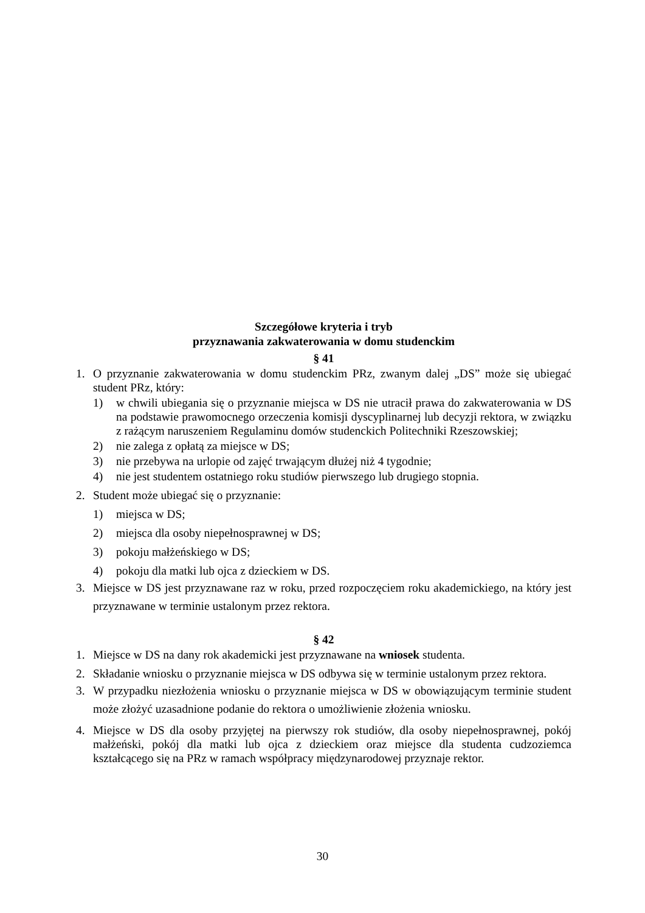Szczegółowe kryteria i tryb
przyznawania zakwaterowania w domu studenckim
§ 41
1. O przyznanie zakwaterowania w domu studenckim PRz, zwanym dalej „DS” może się ubiegać student PRz, który:
1) w chwili ubiegania się o przyznanie miejsca w DS nie utracił prawa do zakwaterowania w DS na podstawie prawomocnego orzeczenia komisji dyscyplinarnej lub decyzji rektora, w związku z rażącym naruszeniem Regulaminu domów studenckich Politechniki Rzeszowskiej;
2) nie zalega z opłatą za miejsce w DS;
3) nie przebywa na urlopie od zajęć trwającym dłużej niż 4 tygodnie;
4) nie jest studentem ostatniego roku studiów pierwszego lub drugiego stopnia.
2. Student może ubiegać się o przyznanie:
1) miejsca w DS;
2) miejsca dla osoby niepełnosprawnej w DS;
3) pokoju małżeńskiego w DS;
4) pokoju dla matki lub ojca z dzieckiem w DS.
3. Miejsce w DS jest przyznawane raz w roku, przed rozpoczęciem roku akademickiego, na który jest przyznawane w terminie ustalonym przez rektora.
§ 42
1. Miejsce w DS na dany rok akademicki jest przyznawane na wniosek studenta.
2. Składanie wniosku o przyznanie miejsca w DS odbywa się w terminie ustalonym przez rektora.
3. W przypadku niezłożenia wniosku o przyznanie miejsca w DS w obowiązującym terminie student może złożyć uzasadnione podanie do rektora o umożliwienie złożenia wniosku.
4. Miejsce w DS dla osoby przyjętej na pierwszy rok studiów, dla osoby niepełnosprawnej, pokój małżeński, pokój dla matki lub ojca z dzieckiem oraz miejsce dla studenta cudzoziemca kształcącego się na PRz w ramach współpracy międzynarodowej przyznaje rektor.
30